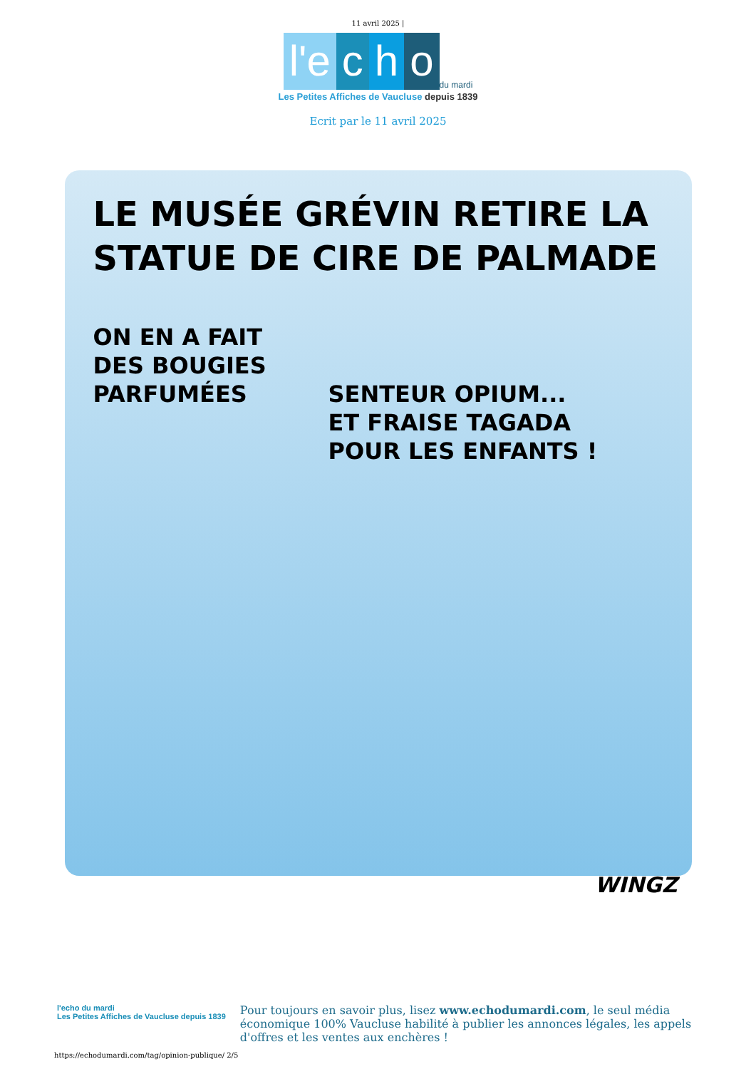11 avril 2025 |
l'e c h o du mardi
Les Petites Affiches de Vaucluse depuis 1839
Ecrit par le 11 avril 2025
LE MUSÉE GRÉVIN RETIRE LA STATUE DE CIRE DE PALMADE
ON EN A FAIT
DES BOUGIES
PARFUMÉES
SENTEUR OPIUM...
ET FRAISE TAGADA
POUR LES ENFANTS !
WINGZ
l'echo du mardi
Les Petites Affiches de Vaucluse depuis 1839
Pour toujours en savoir plus, lisez www.echodumardi.com, le seul média économique 100% Vaucluse habilité à publier les annonces légales, les appels d'offres et les ventes aux enchères !
https://echodumardi.com/tag/opinion-publique/ 2/5